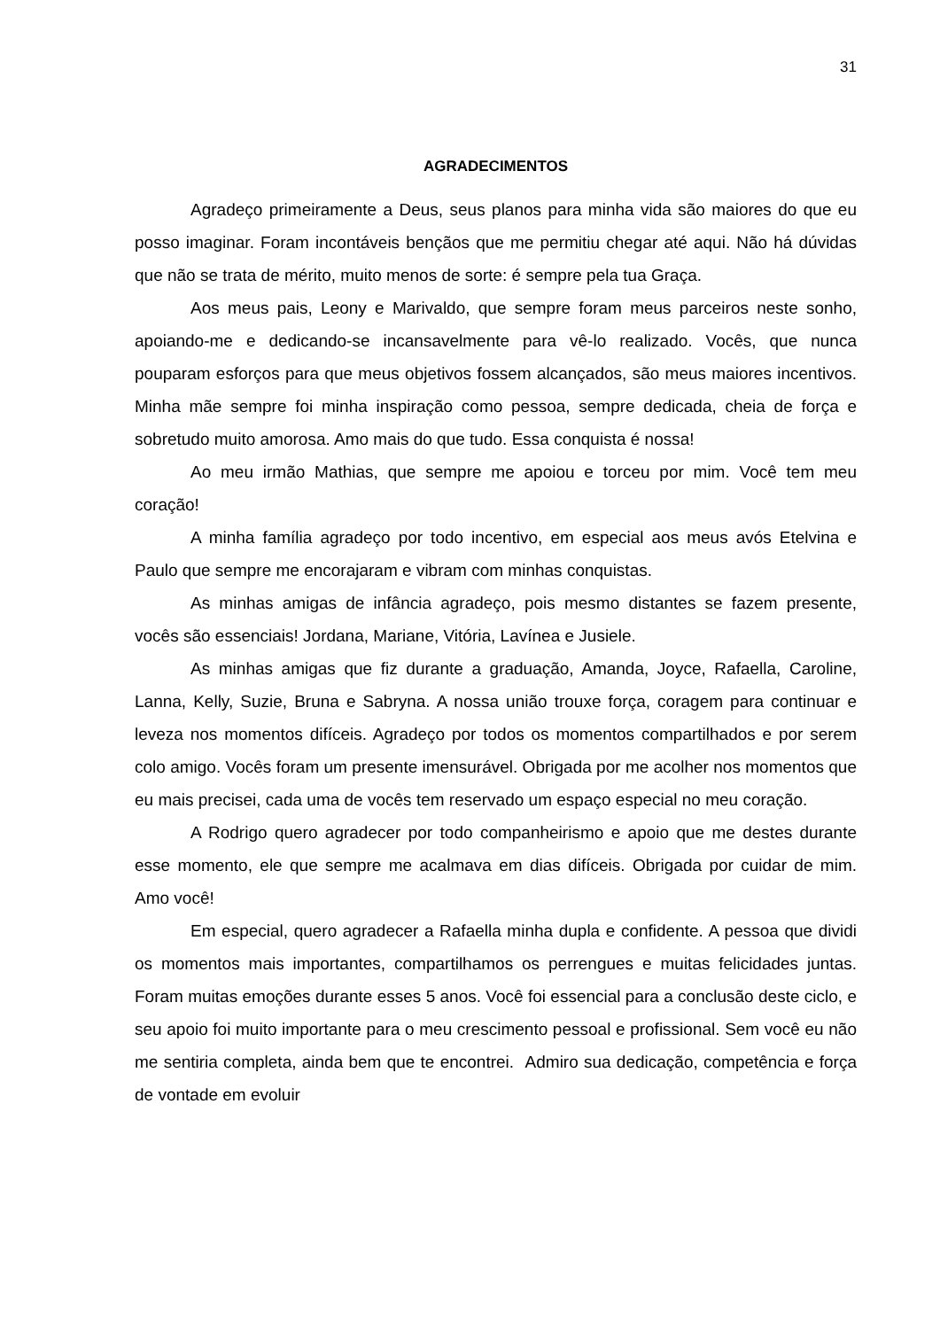31
AGRADECIMENTOS
Agradeço primeiramente a Deus, seus planos para minha vida são maiores do que eu posso imaginar. Foram incontáveis bençãos que me permitiu chegar até aqui. Não há dúvidas que não se trata de mérito, muito menos de sorte: é sempre pela tua Graça.
Aos meus pais, Leony e Marivaldo, que sempre foram meus parceiros neste sonho, apoiando-me e dedicando-se incansavelmente para vê-lo realizado. Vocês, que nunca pouparam esforços para que meus objetivos fossem alcançados, são meus maiores incentivos. Minha mãe sempre foi minha inspiração como pessoa, sempre dedicada, cheia de força e sobretudo muito amorosa. Amo mais do que tudo. Essa conquista é nossa!
Ao meu irmão Mathias, que sempre me apoiou e torceu por mim. Você tem meu coração!
A minha família agradeço por todo incentivo, em especial aos meus avós Etelvina e Paulo que sempre me encorajaram e vibram com minhas conquistas.
As minhas amigas de infância agradeço, pois mesmo distantes se fazem presente, vocês são essenciais! Jordana, Mariane, Vitória, Lavínea e Jusiele.
As minhas amigas que fiz durante a graduação, Amanda, Joyce, Rafaella, Caroline, Lanna, Kelly, Suzie, Bruna e Sabryna. A nossa união trouxe força, coragem para continuar e leveza nos momentos difíceis. Agradeço por todos os momentos compartilhados e por serem colo amigo. Vocês foram um presente imensurável. Obrigada por me acolher nos momentos que eu mais precisei, cada uma de vocês tem reservado um espaço especial no meu coração.
A Rodrigo quero agradecer por todo companheirismo e apoio que me destes durante esse momento, ele que sempre me acalmava em dias difíceis. Obrigada por cuidar de mim. Amo você!
Em especial, quero agradecer a Rafaella minha dupla e confidente. A pessoa que dividi os momentos mais importantes, compartilhamos os perrengues e muitas felicidades juntas. Foram muitas emoções durante esses 5 anos. Você foi essencial para a conclusão deste ciclo, e seu apoio foi muito importante para o meu crescimento pessoal e profissional. Sem você eu não me sentiria completa, ainda bem que te encontrei. Admiro sua dedicação, competência e força de vontade em evoluir